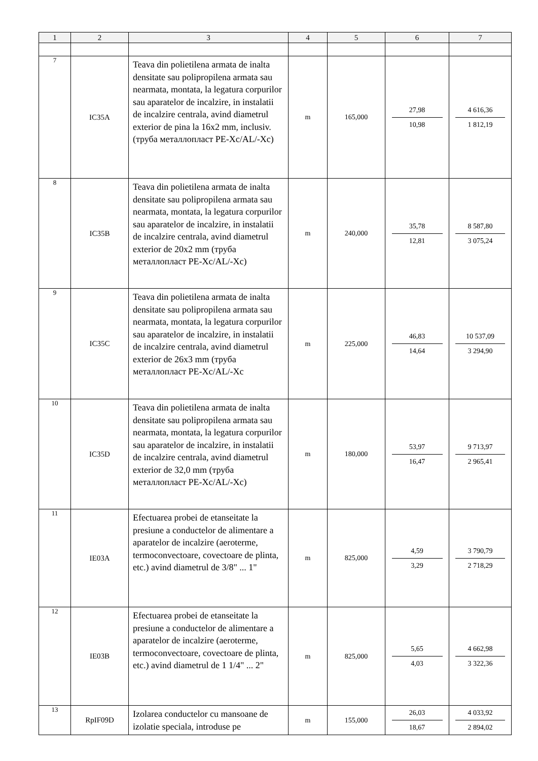| 1 | 2 | 3 | 4 | 5 | 6 | 7 |
| --- | --- | --- | --- | --- | --- | --- |
| 7 | IC35A | Teava din polietilena armata de inalta densitate sau polipropilena armata sau nearmata, montata, la legatura corpurilor sau aparatelor de incalzire, in instalatii de incalzire centrala, avind diametrul exterior de pina la 16x2 mm, inclusiv. (труба металлопласт PE-Xc/AL/-Xc) | m | 165,000 | 27,98 10,98 | 4 616,36 1 812,19 |
| 8 | IC35B | Teava din polietilena armata de inalta densitate sau polipropilena armata sau nearmata, montata, la legatura corpurilor sau aparatelor de incalzire, in instalatii de incalzire centrala, avind diametrul exterior de 20x2 mm (труба металлопласт PE-Xc/AL/-Xc) | m | 240,000 | 35,78 12,81 | 8 587,80 3 075,24 |
| 9 | IC35C | Teava din polietilena armata de inalta densitate sau polipropilena armata sau nearmata, montata, la legatura corpurilor sau aparatelor de incalzire, in instalatii de incalzire centrala, avind diametrul exterior de 26x3 mm (труба металлопласт PE-Xc/AL/-Xc | m | 225,000 | 46,83 14,64 | 10 537,09 3 294,90 |
| 10 | IC35D | Teava din polietilena armata de inalta densitate sau polipropilena armata sau nearmata, montata, la legatura corpurilor sau aparatelor de incalzire, in instalatii de incalzire centrala, avind diametrul exterior de 32,0 mm (труба металлопласт PE-Xc/AL/-Xc) | m | 180,000 | 53,97 16,47 | 9 713,97 2 965,41 |
| 11 | IE03A | Efectuarea probei de etanseitate la presiune a conductelor de alimentare a aparatelor de incalzire (aeroterme, termoconvectoare, covectoare de plinta, etc.) avind diametrul de 3/8" ... 1" | m | 825,000 | 4,59 3,29 | 3 790,79 2 718,29 |
| 12 | IE03B | Efectuarea probei de etanseitate la presiune a conductelor de alimentare a aparatelor de incalzire (aeroterme, termoconvectoare, covectoare de plinta, etc.) avind diametrul de 1 1/4" ... 2" | m | 825,000 | 5,65 4,03 | 4 662,98 3 322,36 |
| 13 | RpIF09D | Izolarea conductelor cu mansoane de izolatie speciala, introduse pe | m | 155,000 | 26,03 18,67 | 4 033,92 2 894,02 |